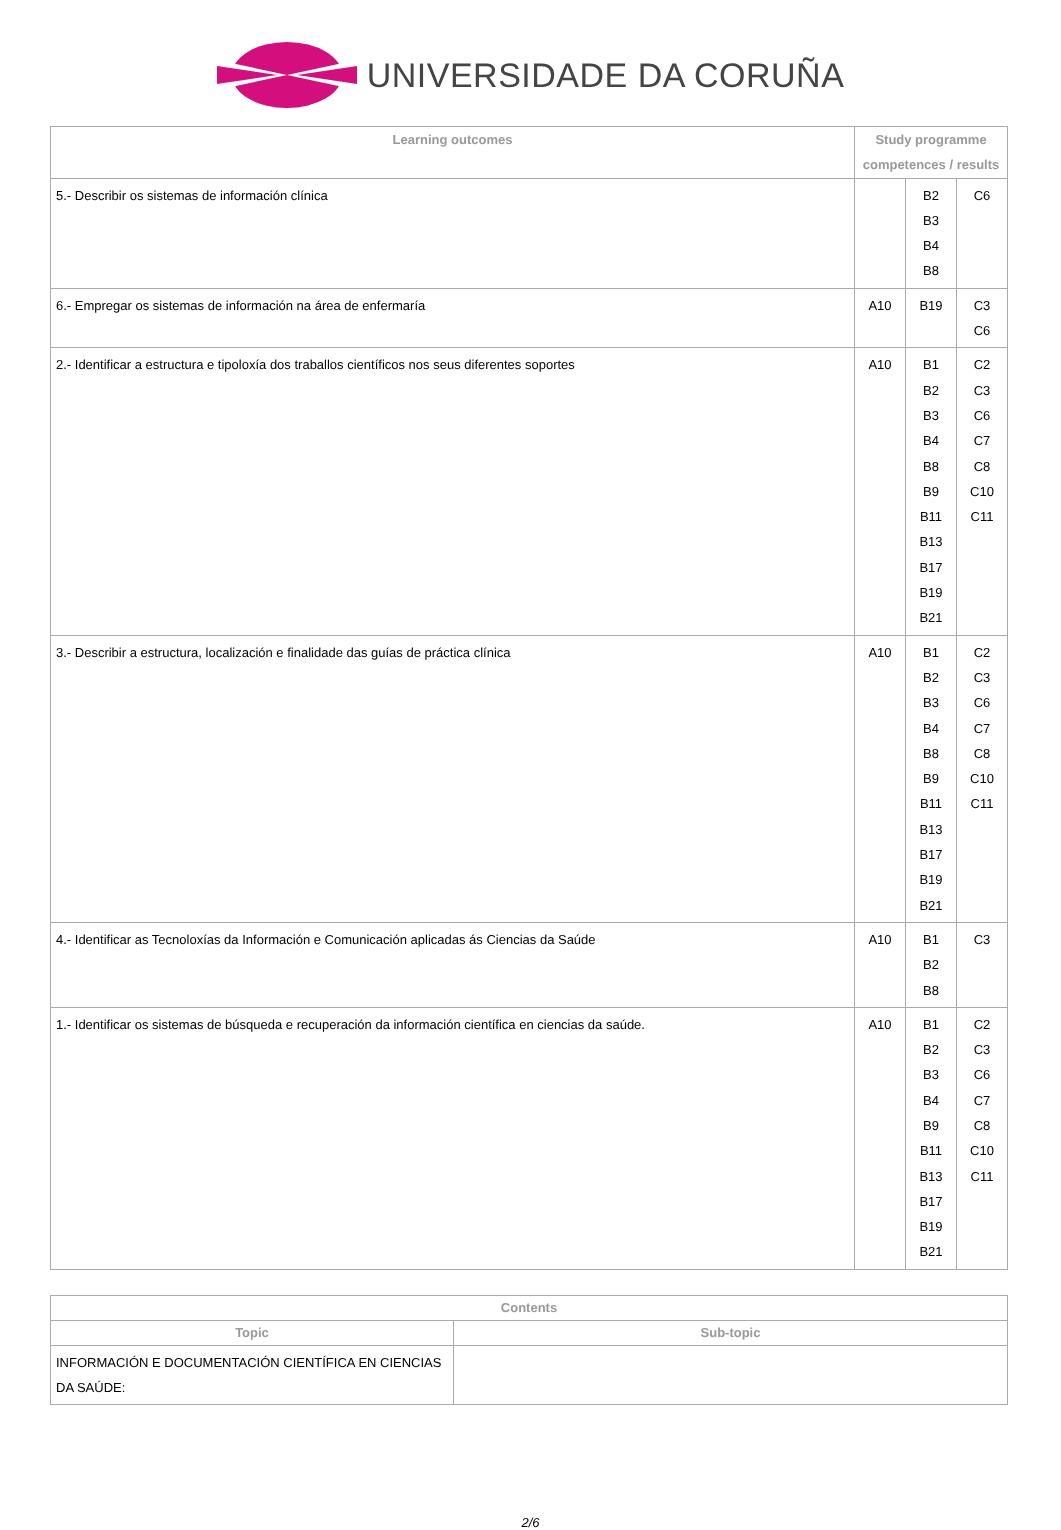UNIVERSIDADE DA CORUÑA
| Learning outcomes | Study programme competences / results | | |
| --- | --- | --- | --- |
| 5.- Describir os sistemas de información clínica | | B2 B3 B4 B8 | C6 |
| 6.- Empregar os sistemas de información na área de enfermaría | A10 | B19 | C3 C6 |
| 2.- Identificar a estructura e tipoloxía dos traballos científicos nos seus diferentes soportes | A10 | B1 B2 B3 B4 B8 B9 B11 B13 B17 B19 B21 | C2 C3 C6 C7 C8 C10 C11 |
| 3.- Describir a estructura, localización e finalidade das guías de práctica clínica | A10 | B1 B2 B3 B4 B8 B9 B11 B13 B17 B19 B21 | C2 C3 C6 C7 C8 C10 C11 |
| 4.- Identificar as Tecnoloxías da Información e Comunicación aplicadas ás Ciencias da Saúde | A10 | B1 B2 B8 | C3 |
| 1.- Identificar os sistemas de búsqueda e recuperación da información científica en ciencias da saúde. | A10 | B1 B2 B3 B4 B9 B11 B13 B17 B19 B21 | C2 C3 C6 C7 C8 C10 C11 |
| Contents | |
| --- | --- |
| Topic | Sub-topic |
| INFORMACIÓN E DOCUMENTACIÓN CIENTÍFICA EN CIENCIAS DA SAÚDE: | |
2/6